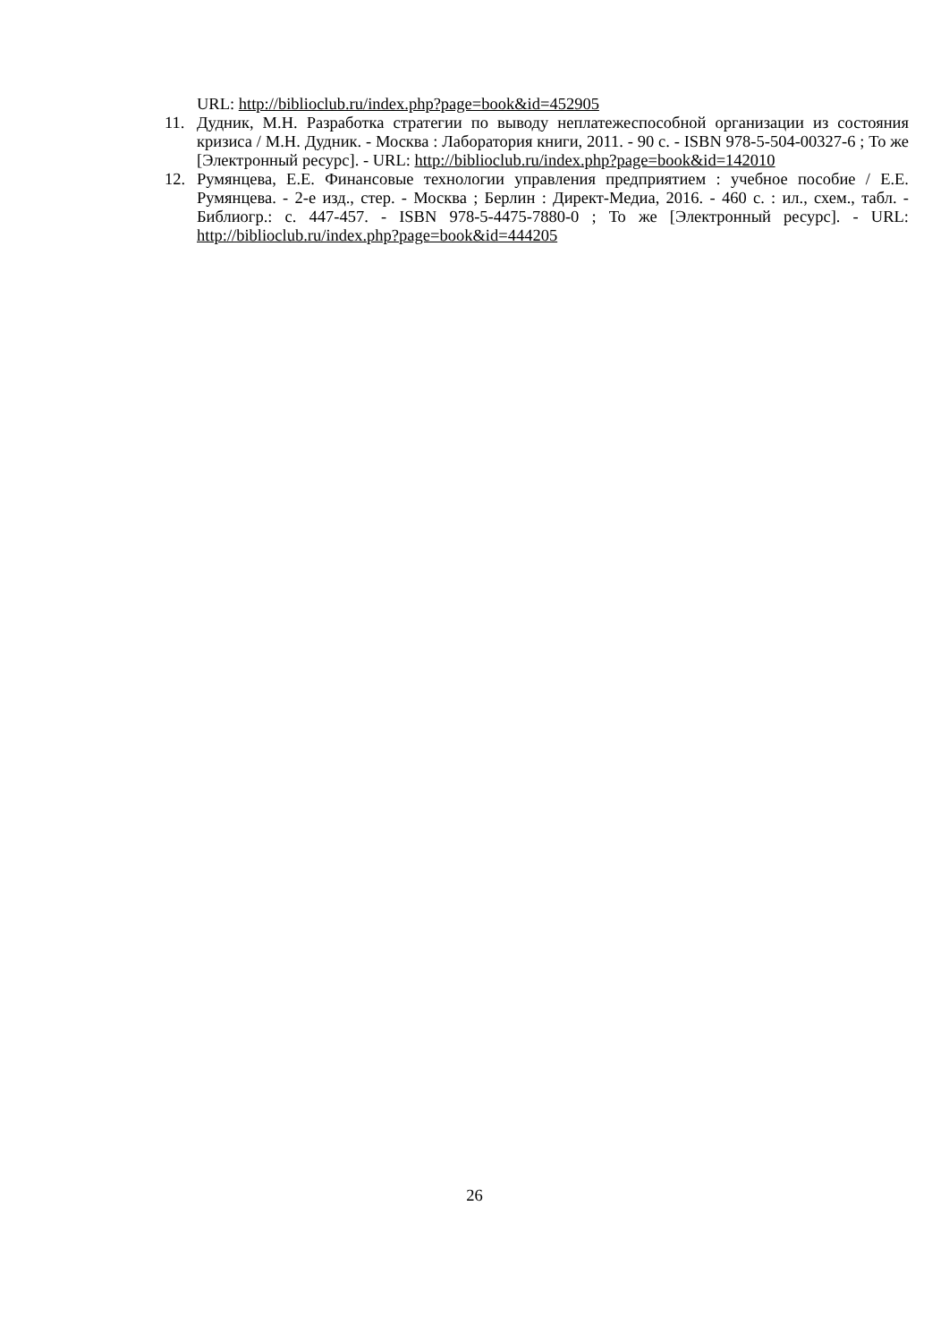URL: http://biblioclub.ru/index.php?page=book&id=452905
11. Дудник, М.Н. Разработка стратегии по выводу неплатежеспособной организации из состояния кризиса / М.Н. Дудник. - Москва : Лаборатория книги, 2011. - 90 с. - ISBN 978-5-504-00327-6 ; То же [Электронный ресурс]. - URL: http://biblioclub.ru/index.php?page=book&id=142010
12. Румянцева, Е.Е. Финансовые технологии управления предприятием : учебное пособие / Е.Е. Румянцева. - 2-е изд., стер. - Москва ; Берлин : Директ-Медиа, 2016. - 460 с. : ил., схем., табл. - Библиогр.: с. 447-457. - ISBN 978-5-4475-7880-0 ; То же [Электронный ресурс]. - URL: http://biblioclub.ru/index.php?page=book&id=444205
26